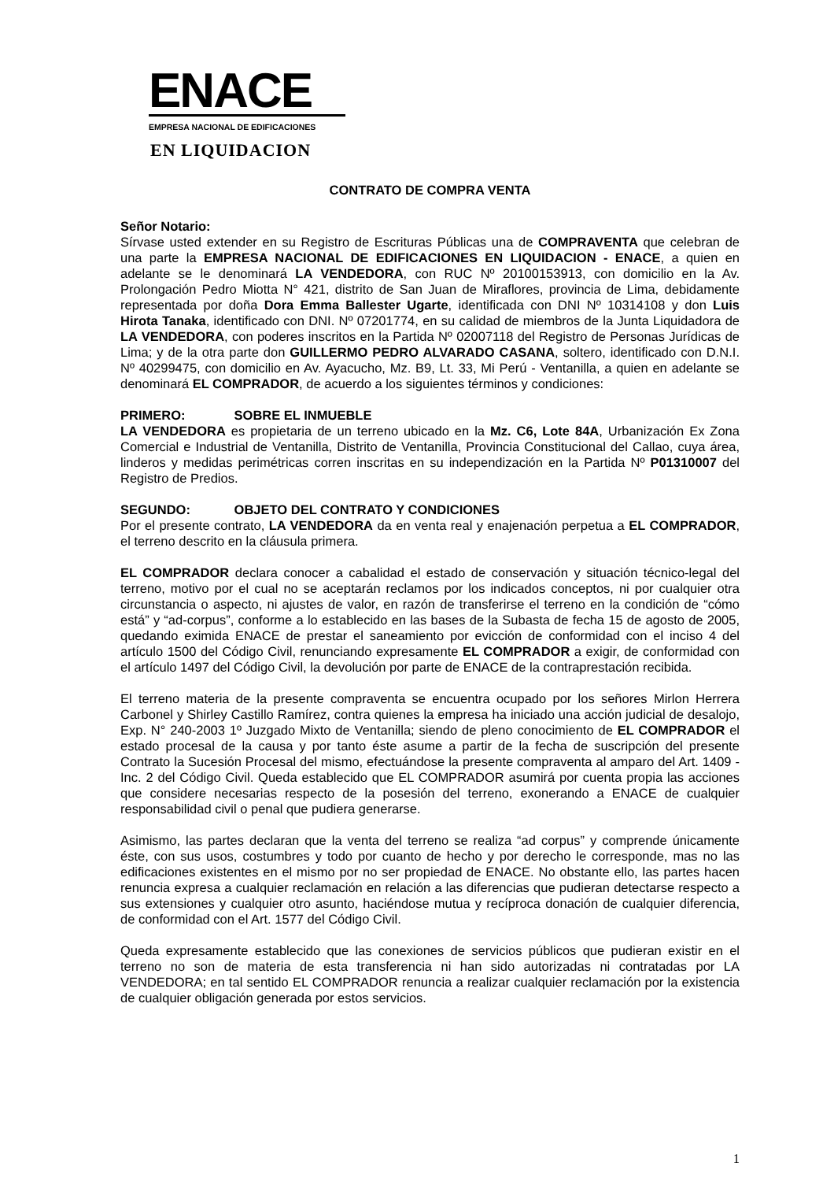ENACE
EMPRESA NACIONAL DE EDIFICACIONES
EN LIQUIDACION
CONTRATO DE COMPRA VENTA
Señor Notario:
Sírvase usted extender en su Registro de Escrituras Públicas una de COMPRAVENTA que celebran de una parte la EMPRESA NACIONAL DE EDIFICACIONES EN LIQUIDACION - ENACE, a quien en adelante se le denominará LA VENDEDORA, con RUC Nº 20100153913, con domicilio en la Av. Prolongación Pedro Miotta N° 421, distrito de San Juan de Miraflores, provincia de Lima, debidamente representada por doña Dora Emma Ballester Ugarte, identificada con DNI Nº 10314108 y don Luis Hirota Tanaka, identificado con DNI. Nº 07201774, en su calidad de miembros de la Junta Liquidadora de LA VENDEDORA, con poderes inscritos en la Partida Nº 02007118 del Registro de Personas Jurídicas de Lima; y de la otra parte don GUILLERMO PEDRO ALVARADO CASANA, soltero, identificado con D.N.I. Nº 40299475, con domicilio en Av. Ayacucho, Mz. B9, Lt. 33, Mi Perú - Ventanilla, a quien en adelante se denominará EL COMPRADOR, de acuerdo a los siguientes términos y condiciones:
PRIMERO: SOBRE EL INMUEBLE
LA VENDEDORA es propietaria de un terreno ubicado en la Mz. C6, Lote 84A, Urbanización Ex Zona Comercial e Industrial de Ventanilla, Distrito de Ventanilla, Provincia Constitucional del Callao, cuya área, linderos y medidas perimétricas corren inscritas en su independización en la Partida Nº P01310007 del Registro de Predios.
SEGUNDO: OBJETO DEL CONTRATO Y CONDICIONES
Por el presente contrato, LA VENDEDORA da en venta real y enajenación perpetua a EL COMPRADOR, el terreno descrito en la cláusula primera.
EL COMPRADOR declara conocer a cabalidad el estado de conservación y situación técnico-legal del terreno, motivo por el cual no se aceptarán reclamos por los indicados conceptos, ni por cualquier otra circunstancia o aspecto, ni ajustes de valor, en razón de transferirse el terreno en la condición de “cómo está” y “ad-corpus”, conforme a lo establecido en las bases de la Subasta de fecha 15 de agosto de 2005, quedando eximida ENACE de prestar el saneamiento por evicción de conformidad con el inciso 4 del artículo 1500 del Código Civil, renunciando expresamente EL COMPRADOR a exigir, de conformidad con el artículo 1497 del Código Civil, la devolución por parte de ENACE de la contraprestación recibida.
El terreno materia de la presente compraventa se encuentra ocupado por los señores Mirlon Herrera Carbonel y Shirley Castillo Ramírez, contra quienes la empresa ha iniciado una acción judicial de desalojo, Exp. N° 240-2003 1º Juzgado Mixto de Ventanilla; siendo de pleno conocimiento de EL COMPRADOR el estado procesal de la causa y por tanto éste asume a partir de la fecha de suscripción del presente Contrato la Sucesión Procesal del mismo, efectuándose la presente compraventa al amparo del Art. 1409 - Inc. 2 del Código Civil. Queda establecido que EL COMPRADOR asumirá por cuenta propia las acciones que considere necesarias respecto de la posesión del terreno, exonerando a ENACE de cualquier responsabilidad civil o penal que pudiera generarse.
Asimismo, las partes declaran que la venta del terreno se realiza “ad corpus” y comprende únicamente éste, con sus usos, costumbres y todo por cuanto de hecho y por derecho le corresponde, mas no las edificaciones existentes en el mismo por no ser propiedad de ENACE. No obstante ello, las partes hacen renuncia expresa a cualquier reclamación en relación a las diferencias que pudieran detectarse respecto a sus extensiones y cualquier otro asunto, haciéndose mutua y recíproca donación de cualquier diferencia, de conformidad con el Art. 1577 del Código Civil.
Queda expresamente establecido que las conexiones de servicios públicos que pudieran existir en el terreno no son de materia de esta transferencia ni han sido autorizadas ni contratadas por LA VENDEDORA; en tal sentido EL COMPRADOR renuncia a realizar cualquier reclamación por la existencia de cualquier obligación generada por estos servicios.
1